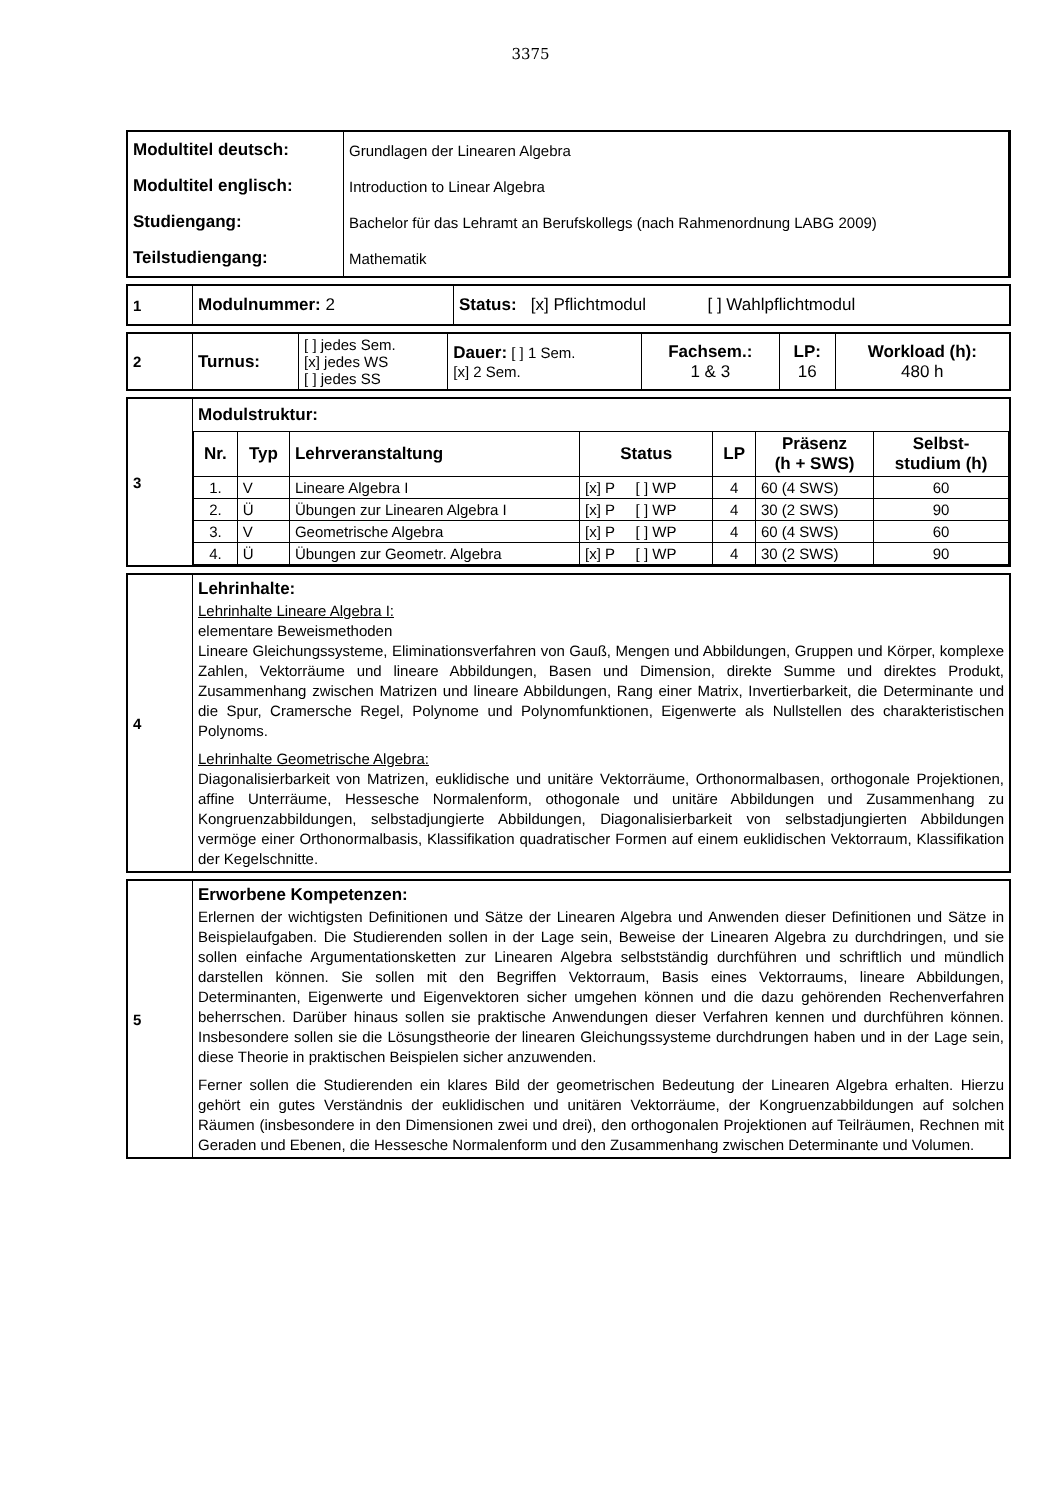3375
| Modultitel deutsch: | Grundlagen der Linearen Algebra |
| Modultitel englisch: | Introduction to Linear Algebra |
| Studiengang: | Bachelor für das Lehramt an Berufskollegs (nach Rahmenordnung LABG 2009) |
| Teilstudiengang: | Mathematik |
| 1 | Modulnummer: 2 | Status: [x] Pflichtmodul [ ] Wahlpflichtmodul |
| 2 | Turnus: | [ ] jedes Sem. [x] jedes WS [ ] jedes SS | Dauer: [ ] 1 Sem. [x] 2 Sem. | Fachsem.: 1 & 3 | LP: 16 | Workload (h): 480 h |
| 3 | Modulstruktur: / Nr. / Typ / Lehrveranstaltung / Status / LP / Präsenz (h + SWS) / Selbst- studium (h) / / --- / --- / --- / --- / --- / --- / --- / / 1. / V / Lineare Algebra I / [x] P [ ] WP / 4 / 60 (4 SWS) / 60 / / 2. / Ü / Übungen zur Linearen Algebra I / [x] P [ ] WP / 4 / 30 (2 SWS) / 90 / / 3. / V / Geometrische Algebra / [x] P [ ] WP / 4 / 60 (4 SWS) / 60 / / 4. / Ü / Übungen zur Geometr. Algebra / [x] P [ ] WP / 4 / 30 (2 SWS) / 90 / |
| 4 | Lehrinhalte: Lehrinhalte Lineare Algebra I: elementare Beweismethoden Lineare Gleichungssysteme, Eliminationsverfahren von Gauß, Mengen und Abbildungen, Gruppen und Körper, komplexe Zahlen, Vektorräume und lineare Abbildungen, Basen und Dimension, direkte Summe und direktes Produkt, Zusammenhang zwischen Matrizen und lineare Abbildungen, Rang einer Matrix, Invertierbarkeit, die Determinante und die Spur, Cramersche Regel, Polynome und Polynomfunktionen, Eigenwerte als Nullstellen des charakteristischen Polynoms. Lehrinhalte Geometrische Algebra: Diagonalisierbarkeit von Matrizen, euklidische und unitäre Vektorräume, Orthonormalbasen, orthogonale Projektionen, affine Unterräume, Hessesche Normalenform, othogonale und unitäre Abbildungen und Zusammenhang zu Kongruenzabbildungen, selbstadjungierte Abbildungen, Diagonalisierbarkeit von selbstadjungierten Abbildungen vermöge einer Orthonormalbasis, Klassifikation quadratischer Formen auf einem euklidischen Vektorraum, Klassifikation der Kegelschnitte. |
| 5 | Erworbene Kompetenzen: Erlernen der wichtigsten Definitionen und Sätze der Linearen Algebra und Anwenden dieser Definitionen und Sätze in Beispielaufgaben. Die Studierenden sollen in der Lage sein, Beweise der Linearen Algebra zu durchdringen, und sie sollen einfache Argumentationsketten zur Linearen Algebra selbstständig durchführen und schriftlich und mündlich darstellen können. Sie sollen mit den Begriffen Vektorraum, Basis eines Vektorraums, lineare Abbildungen, Determinanten, Eigenwerte und Eigenvektoren sicher umgehen können und die dazu gehörenden Rechenverfahren beherrschen. Darüber hinaus sollen sie praktische Anwendungen dieser Verfahren kennen und durchführen können. Insbesondere sollen sie die Lösungstheorie der linearen Gleichungssysteme durchdrungen haben und in der Lage sein, diese Theorie in praktischen Beispielen sicher anzuwenden. Ferner sollen die Studierenden ein klares Bild der geometrischen Bedeutung der Linearen Algebra erhalten. Hierzu gehört ein gutes Verständnis der euklidischen und unitären Vektorräume, der Kongruenzabbildungen auf solchen Räumen (insbesondere in den Dimensionen zwei und drei), den orthogonalen Projektionen auf Teilräumen, Rechnen mit Geraden und Ebenen, die Hessesche Normalenform und den Zusammenhang zwischen Determinante und Volumen. |